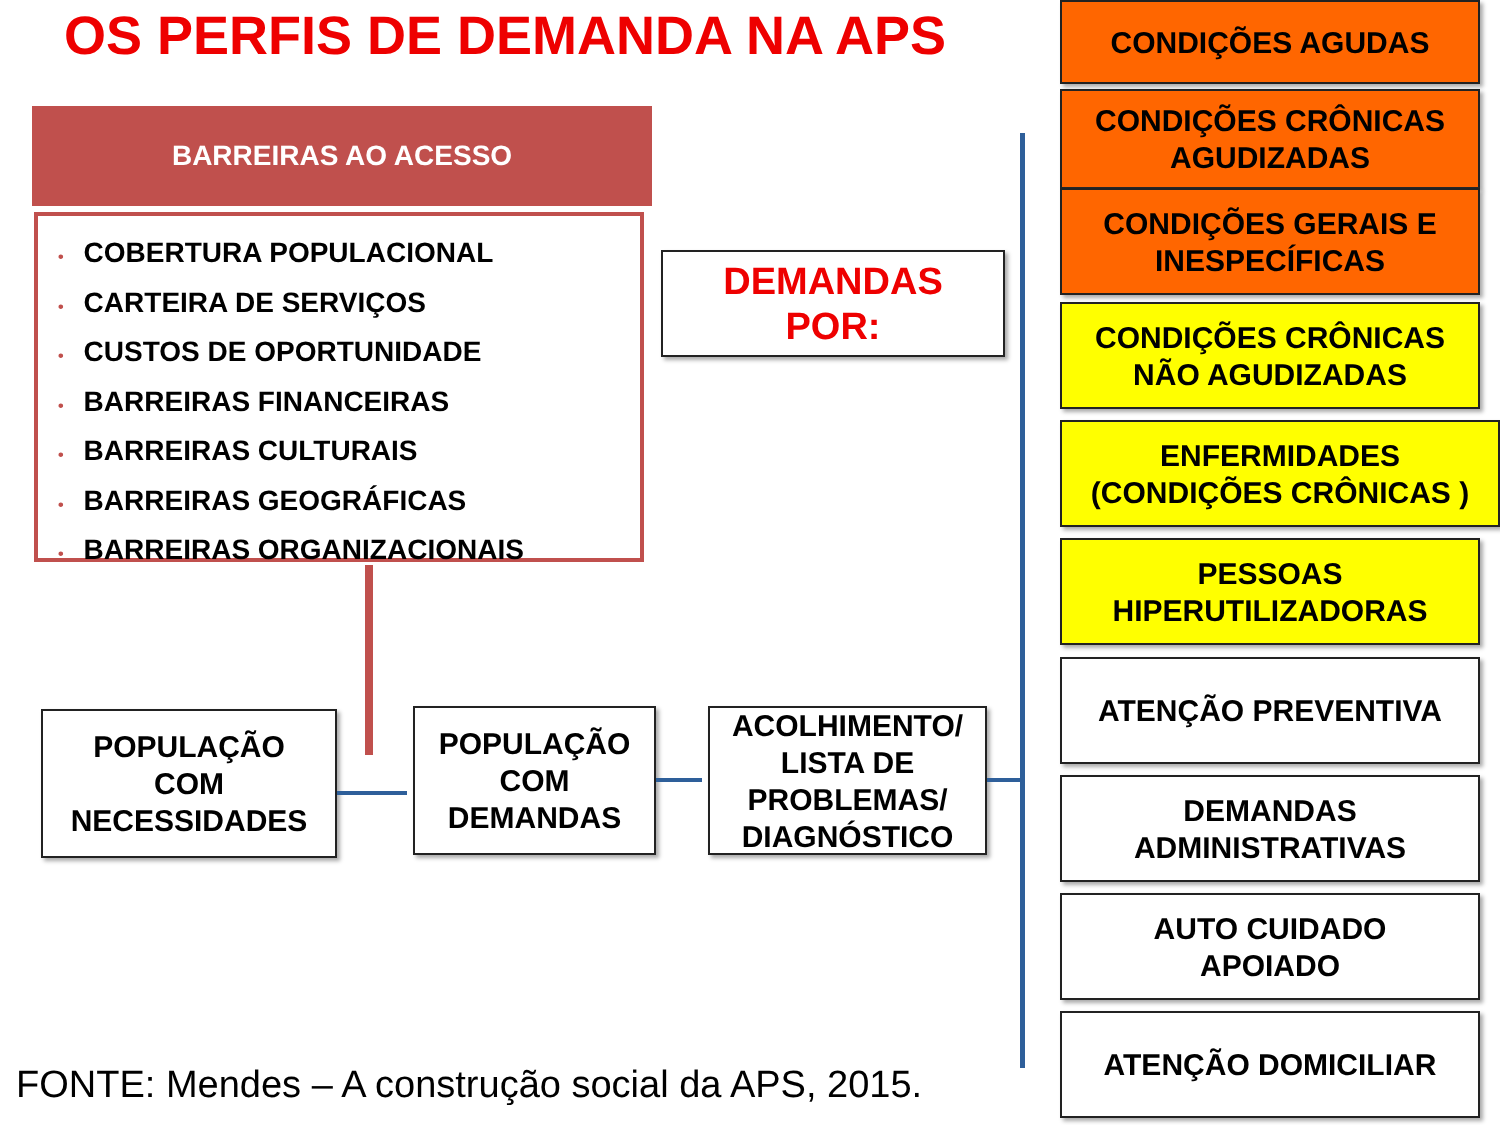OS PERFIS DE DEMANDA NA APS
BARREIRAS AO ACESSO
• COBERTURA POPULACIONAL
• CARTEIRA DE SERVIÇOS
• CUSTOS DE OPORTUNIDADE
• BARREIRAS FINANCEIRAS
• BARREIRAS CULTURAIS
• BARREIRAS GEOGRÁFICAS
• BARREIRAS ORGANIZACIONAIS
DEMANDAS
POR:
POPULAÇÃO
COM
NECESSIDADES
POPULAÇÃO
COM
DEMANDAS
ACOLHIMENTO/
LISTA DE
PROBLEMAS/
DIAGNÓSTICO
CONDIÇÕES AGUDAS
CONDIÇÕES CRÔNICAS
AGUDIZADAS
CONDIÇÕES GERAIS E
INESPECÍFICAS
CONDIÇÕES CRÔNICAS
NÃO AGUDIZADAS
ENFERMIDADES
(CONDIÇÕES CRÔNICAS )
PESSOAS
HIPERUTILIZADORAS
ATENÇÃO PREVENTIVA
DEMANDAS
ADMINISTRATIVAS
AUTO CUIDADO
APOIADO
ATENÇÃO DOMICILIAR
FONTE: Mendes – A construção social da APS, 2015.